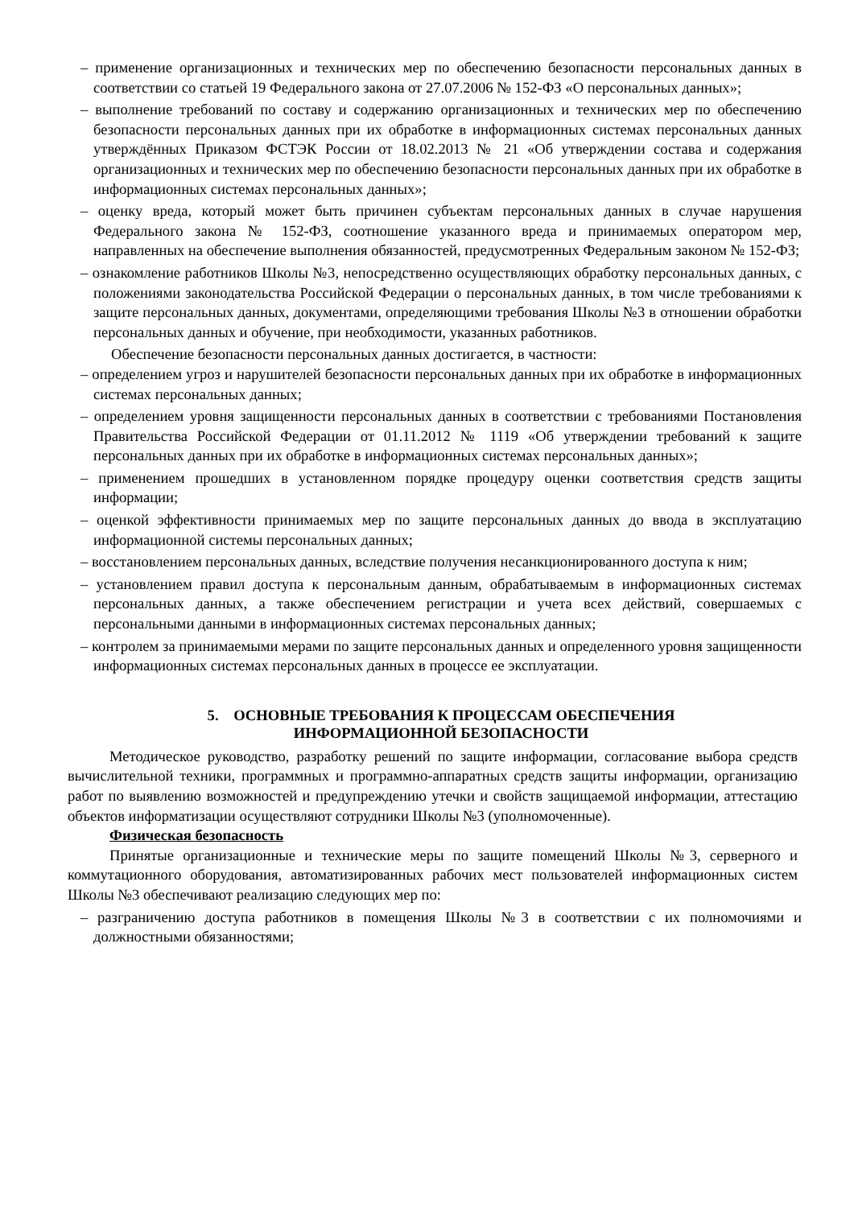– применение организационных и технических мер по обеспечению безопасности персональных данных в соответствии со статьей 19 Федерального закона от 27.07.2006 № 152-ФЗ «О персональных данных»;
– выполнение требований по составу и содержанию организационных и технических мер по обеспечению безопасности персональных данных при их обработке в информационных системах персональных данных утверждённых Приказом ФСТЭК России от 18.02.2013 № 21 «Об утверждении состава и содержания организационных и технических мер по обеспечению безопасности персональных данных при их обработке в информационных системах персональных данных»;
– оценку вреда, который может быть причинен субъектам персональных данных в случае нарушения Федерального закона № 152-ФЗ, соотношение указанного вреда и принимаемых оператором мер, направленных на обеспечение выполнения обязанностей, предусмотренных Федеральным законом № 152-ФЗ;
– ознакомление работников Школы №3, непосредственно осуществляющих обработку персональных данных, с положениями законодательства Российской Федерации о персональных данных, в том числе требованиями к защите персональных данных, документами, определяющими требования Школы №3 в отношении обработки персональных данных и обучение, при необходимости, указанных работников.
Обеспечение безопасности персональных данных достигается, в частности:
– определением угроз и нарушителей безопасности персональных данных при их обработке в информационных системах персональных данных;
– определением уровня защищенности персональных данных в соответствии с требованиями Постановления Правительства Российской Федерации от 01.11.2012 № 1119 «Об утверждении требований к защите персональных данных при их обработке в информационных системах персональных данных»;
– применением прошедших в установленном порядке процедуру оценки соответствия средств защиты информации;
– оценкой эффективности принимаемых мер по защите персональных данных до ввода в эксплуатацию информационной системы персональных данных;
– восстановлением персональных данных, вследствие получения несанкционированного доступа к ним;
– установлением правил доступа к персональным данным, обрабатываемым в информационных системах персональных данных, а также обеспечением регистрации и учета всех действий, совершаемых с персональными данными в информационных системах персональных данных;
– контролем за принимаемыми мерами по защите персональных данных и определенного уровня защищенности информационных системах персональных данных в процессе ее эксплуатации.
5. ОСНОВНЫЕ ТРЕБОВАНИЯ К ПРОЦЕССАМ ОБЕСПЕЧЕНИЯ
ИНФОРМАЦИОННОЙ БЕЗОПАСНОСТИ
Методическое руководство, разработку решений по защите информации, согласование выбора средств вычислительной техники, программных и программно-аппаратных средств защиты информации, организацию работ по выявлению возможностей и предупреждению утечки и свойств защищаемой информации, аттестацию объектов информатизации осуществляют сотрудники Школы №3 (уполномоченные).
Физическая безопасность
Принятые организационные и технические меры по защите помещений Школы №3, серверного и коммутационного оборудования, автоматизированных рабочих мест пользователей информационных систем Школы №3 обеспечивают реализацию следующих мер по:
– разграничению доступа работников в помещения Школы №3 в соответствии с их полномочиями и должностными обязанностями;